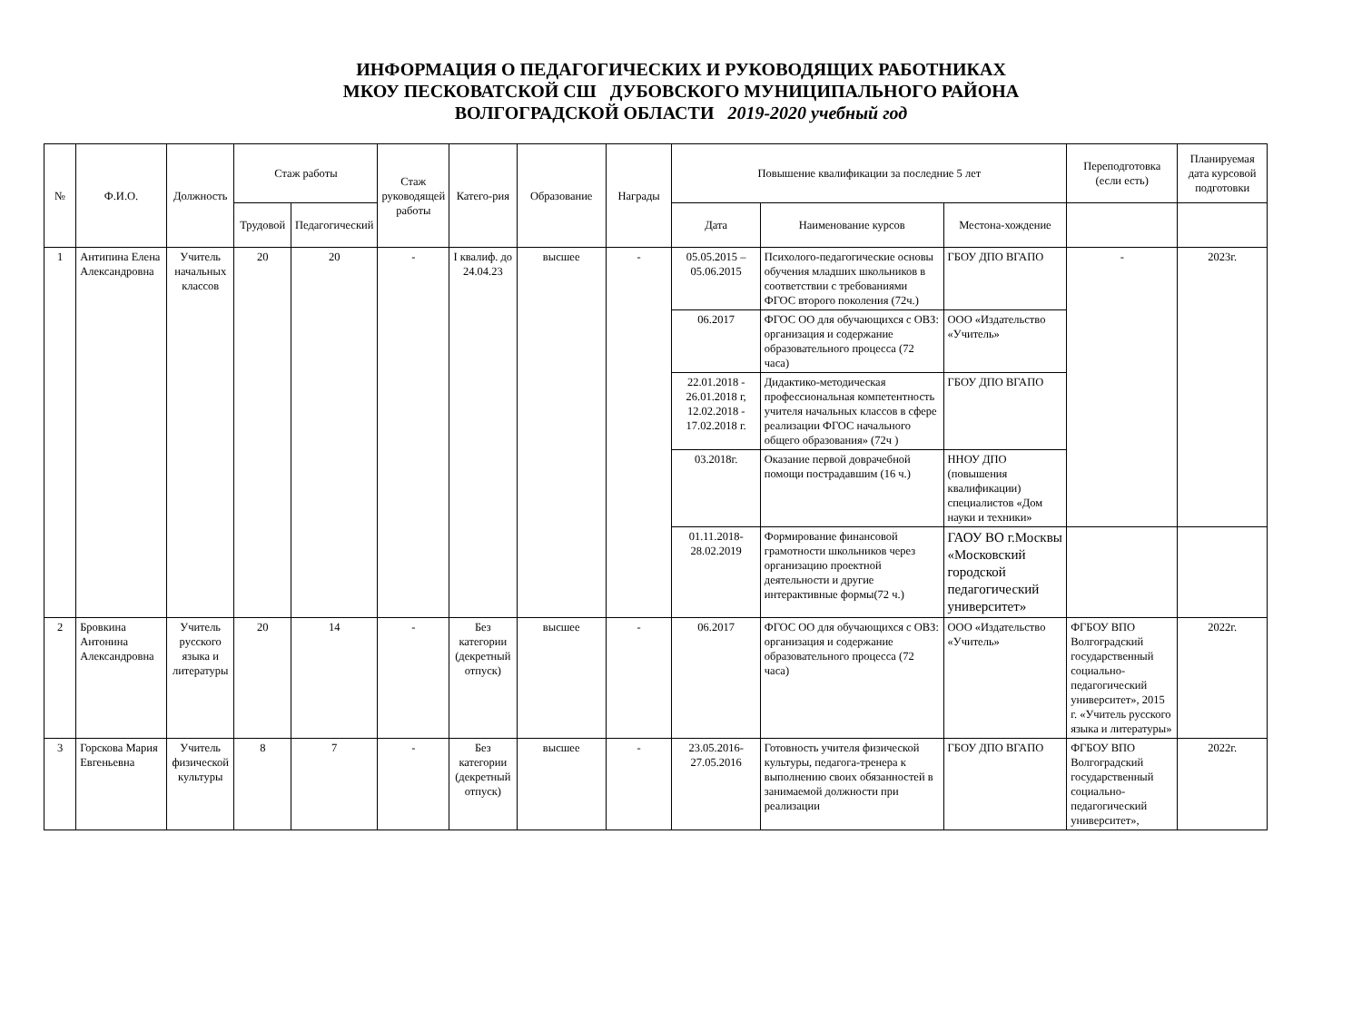ИНФОРМАЦИЯ О ПЕДАГОГИЧЕСКИХ И РУКОВОДЯЩИХ РАБОТНИКАХ
МКОУ ПЕСКОВАТСКОЙ СШ ДУБОВСКОГО МУНИЦИПАЛЬНОГО РАЙОНА
ВОЛГОГРАДСКОЙ ОБЛАСТИ 2019-2020 учебный год
| № | Ф.И.О. | Должность | Стаж работы | | Стаж руководящей работы | Катего-рия | Образование | Награды | Повышение квалификации за последние 5 лет | | | Переподготовка (если есть) | Планируемая дата курсовой подготовки |
| --- | --- | --- | --- | --- | --- | --- | --- | --- | --- | --- | --- | --- | --- |
| | | | Трудовой | Педагогический | | | | | Дата | Наименование курсов | Местона-хождение | | |
| 1 | Антипина Елена Александровна | Учитель начальных классов | 20 | 20 | - | I квалиф. до 24.04.23 | высшее | - | 05.05.2015 – 05.06.2015 | Психолого-педагогические основы обучения младших школьников в соответствии с требованиями ФГОС второго поколения (72ч.) | ГБОУ ДПО ВГАПО | - | 2023г. |
| | | | | | | | | | 06.2017 | ФГОС ОО для обучающихся с ОВЗ: организация и содержание образовательного процесса (72 часа) | ООО «Издательство «Учитель» | | |
| | | | | | | | | | 22.01.2018 - 26.01.2018 г, 12.02.2018 - 17.02.2018 г. | Дидактико-методическая профессиональная компетентность учителя начальных классов в сфере реализации ФГОС начального общего образования» (72ч ) | ГБОУ ДПО ВГАПО | | |
| | | | | | | | | | 03.2018г. | Оказание первой доврачебной помощи пострадавшим (16 ч.) | ННОУ ДПО (повышения квалификации) специалистов «Дом науки и техники» | | |
| | | | | | | | | | 01.11.2018-28.02.2019 | Формирование финансовой грамотности школьников через организацию проектной деятельности и другие интерактивные формы(72 ч.) | ГАОУ ВО г.Москвы «Московский городской педагогический университет» | | |
| 2 | Бровкина Антонина Александровна | Учитель русского языка и литературы | 20 | 14 | - | Без категории (декретный отпуск) | высшее | - | 06.2017 | ФГОС ОО для обучающихся с ОВЗ: организация и содержание образовательного процесса (72 часа) | ООО «Издательство «Учитель» | ФГБОУ ВПО Волгоградский государственный социально-педагогический университет», 2015 г. «Учитель русского языка и литературы» | 2022г. |
| 3 | Горскова Мария Евгеньевна | Учитель физической культуры | 8 | 7 | - | Без категории (декретный отпуск) | высшее | - | 23.05.2016-27.05.2016 | Готовность учителя физической культуры, педагога-тренера к выполнению своих обязанностей в занимаемой должности при реализации | ГБОУ ДПО ВГАПО | ФГБОУ ВПО Волгоградский государственный социально-педагогический университет», | 2022г. |